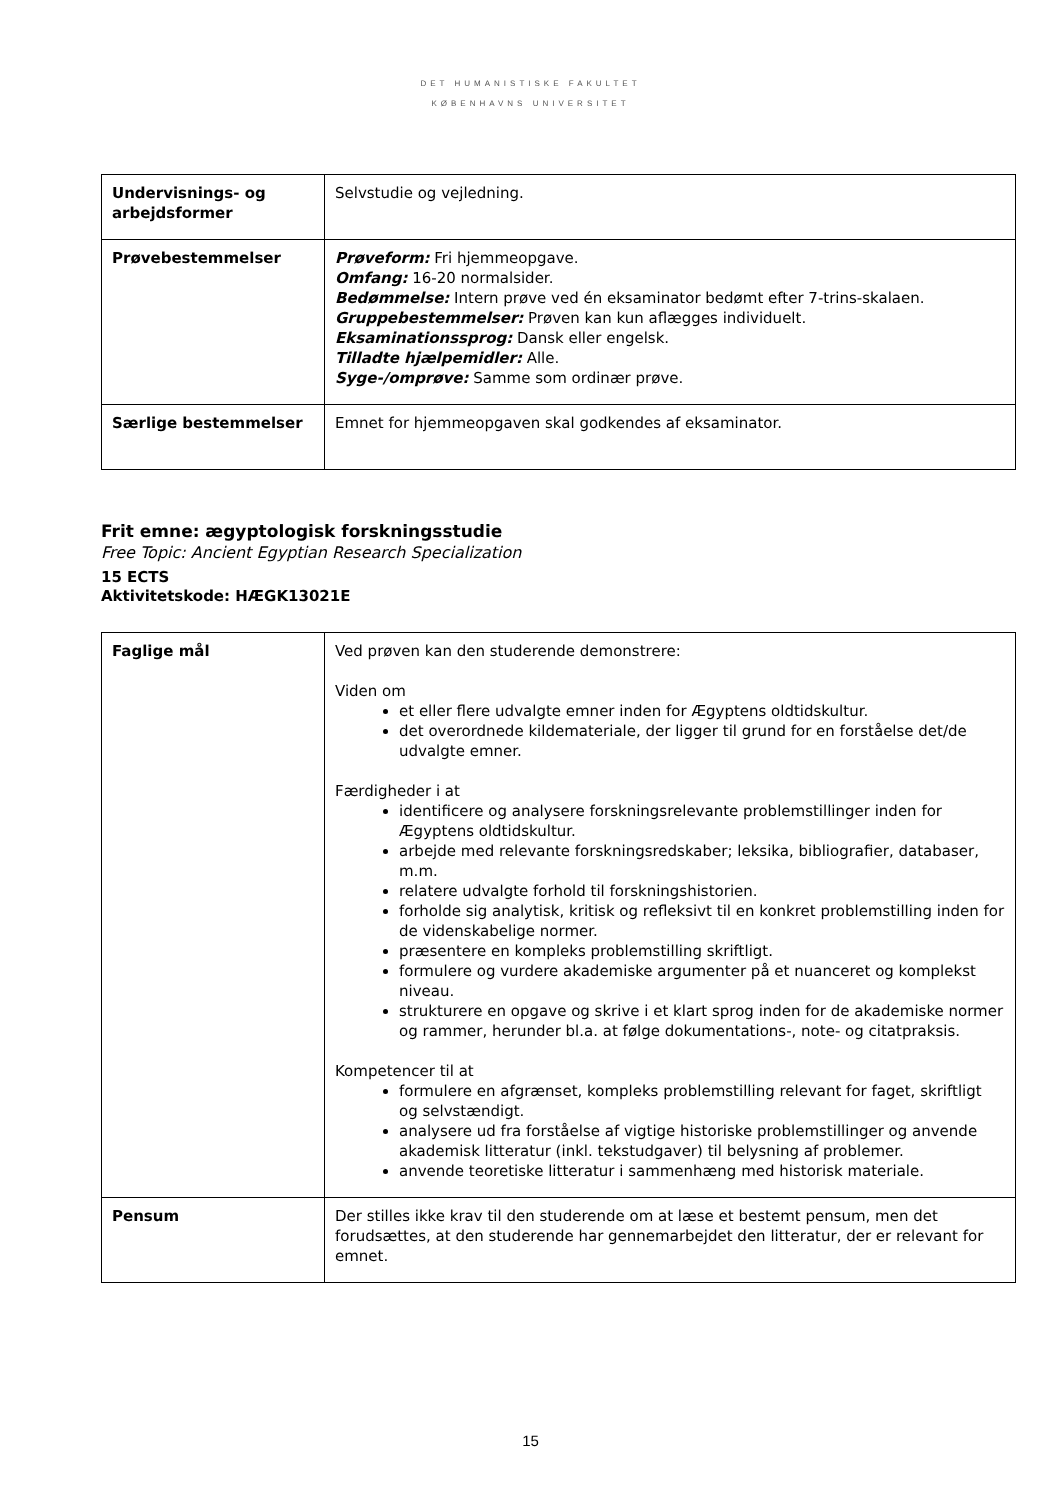DET HUMANISTISKE FAKULTET
KØBENHAVNS UNIVERSITET
| Undervisnings- og arbejdsformer | Selvstudie og vejledning. |
| Prøvebestemmelser | Prøveform: Fri hjemmeopgave. Omfang: 16-20 normalsider. Bedømmelse: Intern prøve ved én eksaminator bedømt efter 7-trins-skalaen. Gruppebestemmelser: Prøven kan kun aflægges individuelt. Eksaminationssprog: Dansk eller engelsk. Tilladte hjælpemidler: Alle. Syge-/omprøve: Samme som ordinær prøve. |
| Særlige bestemmelser | Emnet for hjemmeopgaven skal godkendes af eksaminator. |
Frit emne: ægyptologisk forskningsstudie
Free Topic: Ancient Egyptian Research Specialization
15 ECTS
Aktivitetskode: HÆGK13021E
| Faglige mål | Ved prøven kan den studerende demonstrere: Viden om et eller flere udvalgte emner inden for Ægyptens oldtidskultur. det overordnede kildemateriale, der ligger til grund for en forståelse det/de udvalgte emner. Færdigheder i at identificere og analysere forskningsrelevante problemstillinger inden for Ægyptens oldtidskultur. arbejde med relevante forskningsredskaber; leksika, bibliografier, databaser, m.m. relatere udvalgte forhold til forskningshistorien. forholde sig analytisk, kritisk og refleksivt til en konkret problemstilling inden for de videnskabelige normer. præsentere en kompleks problemstilling skriftligt. formulere og vurdere akademiske argumenter på et nuanceret og komplekst niveau. strukturere en opgave og skrive i et klart sprog inden for de akademiske normer og rammer, herunder bl.a. at følge dokumentations-, note- og citatpraksis. Kompetencer til at formulere en afgrænset, kompleks problemstilling relevant for faget, skriftligt og selvstændigt. analysere ud fra forståelse af vigtige historiske problemstillinger og anvende akademisk litteratur (inkl. tekstudgaver) til belysning af problemer. anvende teoretiske litteratur i sammenhæng med historisk materiale. |
| Pensum | Der stilles ikke krav til den studerende om at læse et bestemt pensum, men det forudsættes, at den studerende har gennemarbejdet den litteratur, der er relevant for emnet. |
15